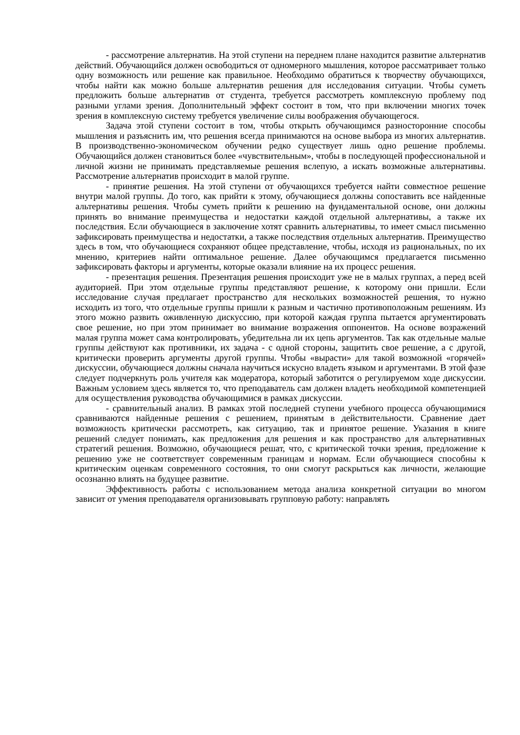- рассмотрение альтернатив. На этой ступени на переднем плане находится развитие альтернатив действий. Обучающийся должен освободиться от одномерного мышления, которое рассматривает только одну возможность или решение как правильное. Необходимо обратиться к творчеству обучающихся, чтобы найти как можно больше альтернатив решения для исследования ситуации. Чтобы суметь предложить больше альтернатив от студента, требуется рассмотреть комплексную проблему под разными углами зрения. Дополнительный эффект состоит в том, что при включении многих точек зрения в комплексную систему требуется увеличение силы воображения обучающегося.
Задача этой ступени состоит в том, чтобы открыть обучающимся разносторонние способы мышления и разъяснить им, что решения всегда принимаются на основе выбора из многих альтернатив. В производственно-экономическом обучении редко существует лишь одно решение проблемы. Обучающийся должен становиться более «чувствительным», чтобы в последующей профессиональной и личной жизни не принимать представляемые решения вслепую, а искать возможные альтернативы. Рассмотрение альтернатив происходит в малой группе.
- принятие решения. На этой ступени от обучающихся требуется найти совместное решение внутри малой группы. До того, как прийти к этому, обучающиеся должны сопоставить все найденные альтернативы решения. Чтобы суметь прийти к решению на фундаментальной основе, они должны принять во внимание преимущества и недостатки каждой отдельной альтернативы, а также их последствия. Если обучающиеся в заключение хотят сравнить альтернативы, то имеет смысл письменно зафиксировать преимущества и недостатки, а также последствия отдельных альтернатив. Преимущество здесь в том, что обучающиеся сохраняют общее представление, чтобы, исходя из рациональных, по их мнению, критериев найти оптимальное решение. Далее обучающимся предлагается письменно зафиксировать факторы и аргументы, которые оказали влияние на их процесс решения.
- презентация решения. Презентация решения происходит уже не в малых группах, а перед всей аудиторией. При этом отдельные группы представляют решение, к которому они пришли. Если исследование случая предлагает пространство для нескольких возможностей решения, то нужно исходить из того, что отдельные группы пришли к разным и частично противоположным решениям. Из этого можно развить оживленную дискуссию, при которой каждая группа пытается аргументировать свое решение, но при этом принимает во внимание возражения оппонентов. На основе возражений малая группа может сама контролировать, убедительна ли их цепь аргументов. Так как отдельные малые группы действуют как противники, их задача - с одной стороны, защитить свое решение, а с другой, критически проверить аргументы другой группы. Чтобы «вырасти» для такой возможной «горячей» дискуссии, обучающиеся должны сначала научиться искусно владеть языком и аргументами. В этой фазе следует подчеркнуть роль учителя как модератора, который заботится о регулируемом ходе дискуссии. Важным условием здесь является то, что преподаватель сам должен владеть необходимой компетенцией для осуществления руководства обучающимися в рамках дискуссии.
- сравнительный анализ. В рамках этой последней ступени учебного процесса обучающимися сравниваются найденные решения с решением, принятым в действительности. Сравнение дает возможность критически рассмотреть, как ситуацию, так и принятое решение. Указания в книге решений следует понимать, как предложения для решения и как пространство для альтернативных стратегий решения. Возможно, обучающиеся решат, что, с критической точки зрения, предложение к решению уже не соответствует современным границам и нормам. Если обучающиеся способны к критическим оценкам современного состояния, то они смогут раскрыться как личности, желающие осознанно влиять на будущее развитие.
Эффективность работы с использованием метода анализа конкретной ситуации во многом зависит от умения преподавателя организовывать групповую работу: направлять